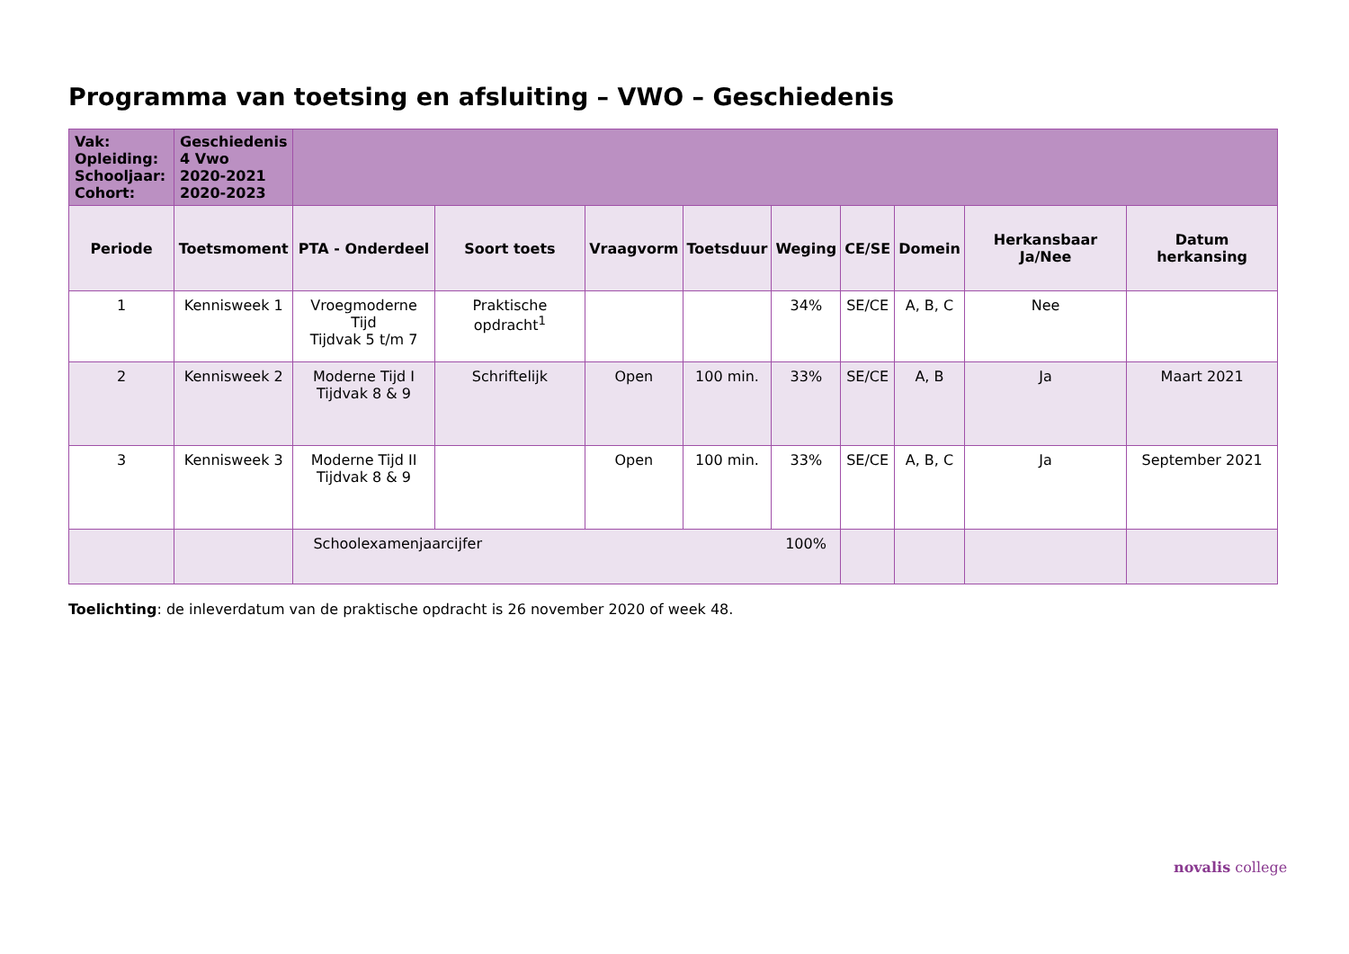Programma van toetsing en afsluiting – VWO – Geschiedenis
| Vak: Opleiding: Schooljaar: Cohort: | Geschiedenis 4 Vwo 2020-2021 2020-2023 | | | | | | | | | |
| Periode | Toetsmoment | PTA - Onderdeel | Soort toets | Vraagvorm | Toetsduur | Weging | CE/SE | Domein | Herkansbaar Ja/Nee | Datum herkansing |
| 1 | Kennisweek 1 | Vroegmoderne Tijd Tijdvak 5 t/m 7 | Praktische opdracht<sup>1</sup> | | | 34% | SE/CE | A, B, C | Nee | |
| 2 | Kennisweek 2 | Moderne Tijd I Tijdvak 8 & 9 | Schriftelijk | Open | 100 min. | 33% | SE/CE | A, B | Ja | Maart 2021 |
| 3 | Kennisweek 3 | Moderne Tijd II Tijdvak 8 & 9 | | Open | 100 min. | 33% | SE/CE | A, B, C | Ja | September 2021 |
| | | Schoolexamenjaarcijfer | | | | 100% | | | | |
Toelichting: de inleverdatum van de praktische opdracht is 26 november 2020 of week 48.
novalis college